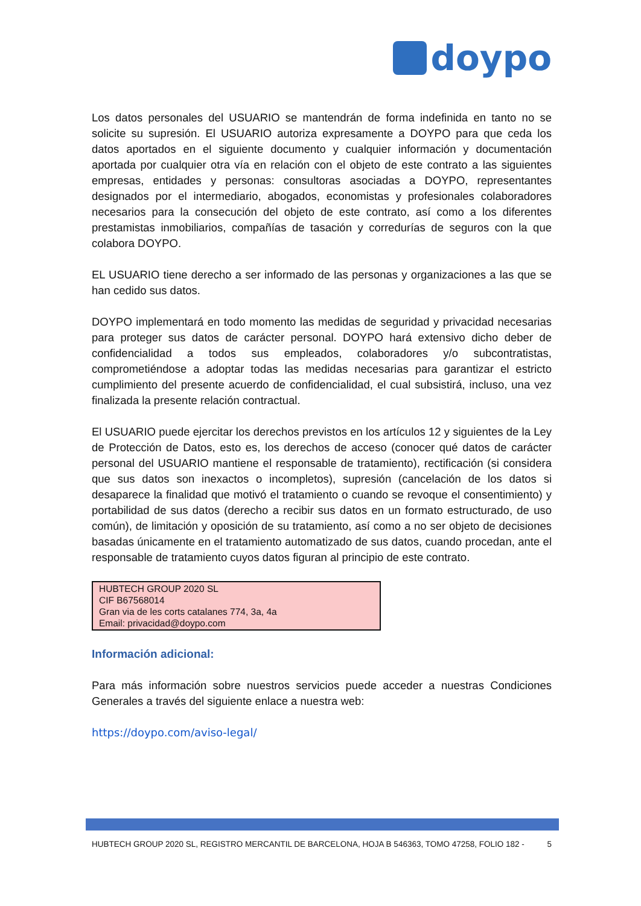doypo
Los datos personales del USUARIO se mantendrán de forma indefinida en tanto no se solicite su supresión. El USUARIO autoriza expresamente a DOYPO para que ceda los datos aportados en el siguiente documento y cualquier información y documentación aportada por cualquier otra vía en relación con el objeto de este contrato a las siguientes empresas, entidades y personas: consultoras asociadas a DOYPO, representantes designados por el intermediario, abogados, economistas y profesionales colaboradores necesarios para la consecución del objeto de este contrato, así como a los diferentes prestamistas inmobiliarios, compañías de tasación y corredurías de seguros con la que colabora DOYPO.
EL USUARIO tiene derecho a ser informado de las personas y organizaciones a las que se han cedido sus datos.
DOYPO implementará en todo momento las medidas de seguridad y privacidad necesarias para proteger sus datos de carácter personal. DOYPO hará extensivo dicho deber de confidencialidad a todos sus empleados, colaboradores y/o subcontratistas, comprometiéndose a adoptar todas las medidas necesarias para garantizar el estricto cumplimiento del presente acuerdo de confidencialidad, el cual subsistirá, incluso, una vez finalizada la presente relación contractual.
El USUARIO puede ejercitar los derechos previstos en los artículos 12 y siguientes de la Ley de Protección de Datos, esto es, los derechos de acceso (conocer qué datos de carácter personal del USUARIO mantiene el responsable de tratamiento), rectificación (si considera que sus datos son inexactos o incompletos), supresión (cancelación de los datos si desaparece la finalidad que motivó el tratamiento o cuando se revoque el consentimiento) y portabilidad de sus datos (derecho a recibir sus datos en un formato estructurado, de uso común), de limitación y oposición de su tratamiento, así como a no ser objeto de decisiones basadas únicamente en el tratamiento automatizado de sus datos, cuando procedan, ante el responsable de tratamiento cuyos datos figuran al principio de este contrato.
HUBTECH GROUP 2020 SL
CIF B67568014
Gran via de les corts catalanes 774, 3a, 4a
Email: privacidad@doypo.com
Información adicional:
Para más información sobre nuestros servicios puede acceder a nuestras Condiciones Generales a través del siguiente enlace a nuestra web:
https://doypo.com/aviso-legal/
HUBTECH GROUP 2020 SL, REGISTRO MERCANTIL DE BARCELONA, HOJA B 546363, TOMO 47258, FOLIO 182 - 5